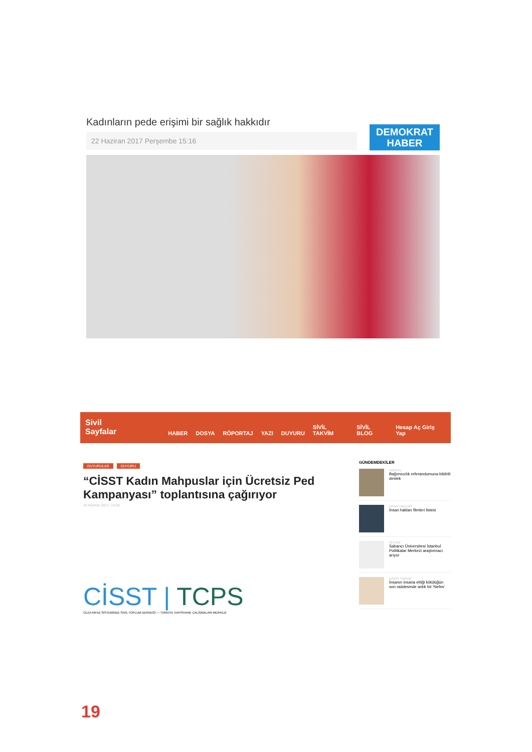Kadınların pede erişimi bir sağlık hakkıdır
22 Haziran 2017 Perşembe 15:16
DEMOKRAT
HABER
Sivil Sayfalar HABER DOSYA RÖPORTAJ YAZI DUYURU SİVİL TAKVİM SİVİL BLOG Hesap Aç Giriş Yap
DUYURULAR DUYURU
“CİSST Kadın Mahpuslar için Ücretsiz Ped Kampanyası” toplantısına çağırıyor
19 Haziran 2017, 14:30
CİSST | TCPS
CEZA İNFAZ SİSTEMİNDE SİVİL TOPLUM DERNEĞİ — TÜRKİYE HAPİSHANE ÇALIŞMALARI MERKEZİ
GÜNDEMDEKİLER
GÜNCEL
Bağımsızlık referandumuna bildirili destek
İNSAN HAKLARI
İnsan hakları filmleri listesi
İŞ İLANI
Sabancı Üniversitesi İstanbul Politikalar Merkezi araştırmacı arıyor
İNSANİ YARDIM
İnsanın insana ettiği kötülüğün son raddesinde anlık bir 'Nefes'
19